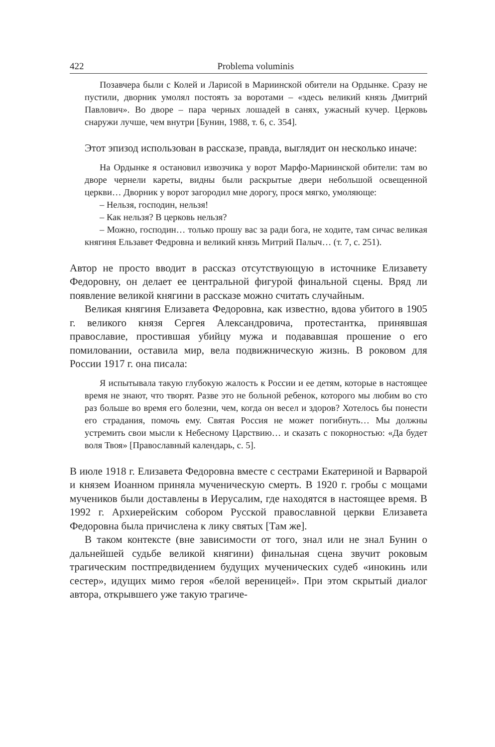422 Problema voluminis
Позавчера были с Колей и Ларисой в Мариинской обители на Ордынке. Сразу не пустили, дворник умолял постоять за воротами – «здесь великий князь Дмитрий Павлович». Во дворе – пара черных лошадей в санях, ужасный кучер. Церковь снаружи лучше, чем внутри [Бунин, 1988, т. 6, с. 354].
Этот эпизод использован в рассказе, правда, выглядит он несколько иначе:
На Ордынке я остановил извозчика у ворот Марфо-Мариинской обители: там во дворе чернели кареты, видны были раскрытые двери небольшой освещенной церкви… Дворник у ворот загородил мне дорогу, прося мягко, умоляюще:
– Нельзя, господин, нельзя!
– Как нельзя? В церковь нельзя?
– Можно, господин… только прошу вас за ради бога, не ходите, там сичас великая княгиня Ельзавет Федровна и великий князь Митрий Палыч… (т. 7, с. 251).
Автор не просто вводит в рассказ отсутствующую в источнике Елизавету Федоровну, он делает ее центральной фигурой финальной сцены. Вряд ли появление великой княгини в рассказе можно считать случайным.
Великая княгиня Елизавета Федоровна, как известно, вдова убитого в 1905 г. великого князя Сергея Александровича, протестантка, принявшая православие, простившая убийцу мужа и подававшая прошение о его помиловании, оставила мир, вела подвижническую жизнь. В роковом для России 1917 г. она писала:
Я испытывала такую глубокую жалость к России и ее детям, которые в настоящее время не знают, что творят. Разве это не больной ребенок, которого мы любим во сто раз больше во время его болезни, чем, когда он весел и здоров? Хотелось бы понести его страдания, помочь ему. Святая Россия не может погибнуть… Мы должны устремить свои мысли к Небесному Царствию… и сказать с покорностью: «Да будет воля Твоя» [Православный календарь, с. 5].
В июле 1918 г. Елизавета Федоровна вместе с сестрами Екатериной и Варварой и князем Иоанном приняла мученическую смерть. В 1920 г. гробы с мощами мучеников были доставлены в Иерусалим, где находятся в настоящее время. В 1992 г. Архиерейским собором Русской православной церкви Елизавета Федоровна была причислена к лику святых [Там же].
В таком контексте (вне зависимости от того, знал или не знал Бунин о дальнейшей судьбе великой княгини) финальная сцена звучит роковым трагическим постпредвидением будущих мученических судеб «инокинь или сестер», идущих мимо героя «белой вереницей». При этом скрытый диалог автора, открывшего уже такую трагиче-